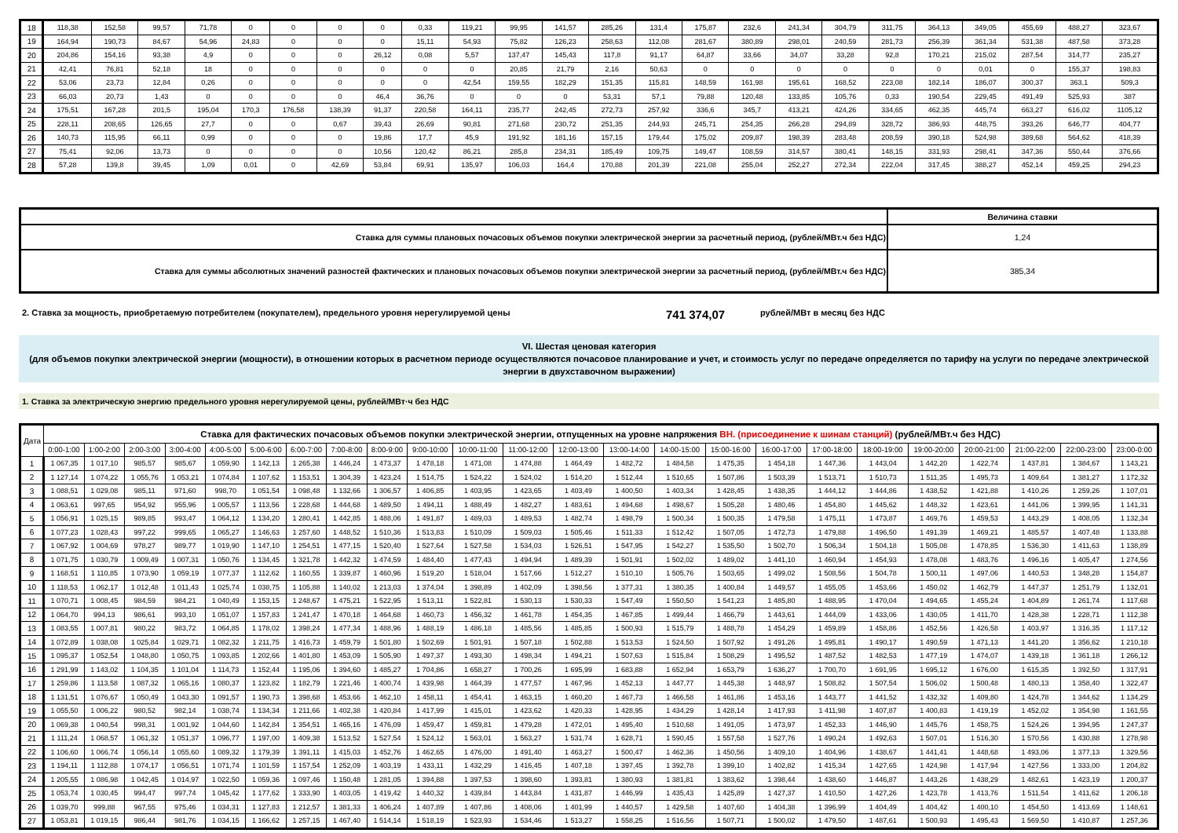| 18 | 118,38 | 152,58 | 99,57 | 71,78 | 0 | 0 | 0 | 0 | 0,33 | 119,21 | 99,95 | 141,57 | 285,26 | 131,4 | 175,87 | 232,6 | 241,34 | 304,79 | 311,75 | 364,13 | 349,05 | 455,69 | 488,27 | 323,67 |
| 19 | 164,94 | 190,73 | 84,67 | 54,96 | 24,83 | 0 | 0 | 0 | 15,11 | 54,93 | 75,82 | 126,23 | 258,63 | 112,08 | 281,67 | 380,89 | 298,01 | 240,59 | 281,73 | 256,39 | 361,34 | 531,38 | 487,58 | 373,28 |
| 20 | 204,86 | 154,16 | 93,38 | 4,9 | 0 | 0 | 0 | 26,12 | 0,08 | 5,57 | 137,47 | 145,43 | 117,8 | 91,17 | 64,87 | 33,66 | 34,07 | 33,28 | 92,8 | 170,21 | 215,02 | 287,54 | 314,77 | 235,27 |
| 21 | 42,41 | 76,81 | 52,18 | 18 | 0 | 0 | 0 | 0 | 0 | 0 | 20,85 | 21,79 | 2,16 | 50,63 | 0 | 0 | 0 | 0 | 0 | 0 | 0,01 | 0 | 155,37 | 198,83 |
| 22 | 53,06 | 23,73 | 12,84 | 0,26 | 0 | 0 | 0 | 0 | 0 | 42,54 | 159,55 | 182,29 | 151,35 | 115,81 | 148,59 | 161,98 | 195,61 | 168,52 | 223,08 | 182,14 | 186,07 | 300,37 | 363,1 | 509,3 |
| 23 | 66,03 | 20,73 | 1,43 | 0 | 0 | 0 | 0 | 46,4 | 36,76 | 0 | 0 | 0 | 53,31 | 57,1 | 79,88 | 120,48 | 133,85 | 105,76 | 0,33 | 190,54 | 229,45 | 491,49 | 525,93 | 387 |
| 24 | 175,51 | 167,28 | 201,5 | 195,04 | 170,3 | 176,58 | 138,39 | 91,37 | 220,58 | 164,11 | 235,77 | 242,45 | 272,73 | 257,92 | 336,6 | 345,7 | 413,21 | 424,26 | 334,65 | 462,35 | 445,74 | 663,27 | 616,02 | 1105,12 |
| 25 | 228,11 | 208,65 | 126,65 | 27,7 | 0 | 0 | 0,67 | 39,43 | 26,69 | 90,81 | 271,68 | 230,72 | 251,35 | 244,93 | 245,71 | 254,35 | 266,28 | 294,89 | 328,72 | 386,93 | 448,75 | 393,26 | 646,77 | 404,77 |
| 26 | 140,73 | 115,95 | 66,11 | 0,99 | 0 | 0 | 0 | 19,86 | 17,7 | 45,9 | 191,92 | 181,16 | 157,15 | 179,44 | 175,02 | 209,87 | 198,39 | 283,48 | 208,59 | 390,18 | 524,98 | 389,68 | 564,62 | 418,39 |
| 27 | 75,41 | 92,06 | 13,73 | 0 | 0 | 0 | 0 | 10,56 | 120,42 | 86,21 | 285,8 | 234,31 | 185,49 | 109,75 | 149,47 | 108,59 | 314,57 | 380,41 | 148,15 | 331,93 | 298,41 | 347,36 | 550,44 | 376,66 |
| 28 | 57,28 | 139,8 | 39,45 | 1,09 | 0,01 | 0 | 42,69 | 53,84 | 69,91 | 135,97 | 106,03 | 164,4 | 170,88 | 201,39 | 221,08 | 255,04 | 252,27 | 272,34 | 222,04 | 317,45 | 388,27 | 452,14 | 459,25 | 294,23 |
| | Величина ставки |
| Ставка для суммы плановых почасовых объемов покупки электрической энергии за расчетный период, (рублей/МВт.ч без НДС) | 1,24 |
| Ставка для суммы абсолютных значений разностей фактических и плановых почасовых объемов покупки электрической энергии за расчетный период, (рублей/МВт.ч без НДС) | 385,34 |
2. Ставка за мощность, приобретаемую потребителем (покупателем), предельного уровня нерегулируемой цены 741 374,07 рублей/МВт в месяц без НДС
VI. Шестая ценовая категория
(для объемов покупки электрической энергии (мощности), в отношении которых в расчетном периоде осуществляются почасовое планирование и учет, и стоимость услуг по передаче определяется по тарифу на услуги по передаче электрической энергии в двухставочном выражении)
1. Ставка за электрическую энергию предельного уровня нерегулируемой цены, рублей/МВт·ч без НДС
| Дата | Ставка для фактических почасовых объемов покупки электрической энергии, отпущенных на уровне напряжения ВН. (присоединение к шинам станций) (рублей/МВт.ч без НДС) | | | | | | | | | | | | | | | | | | | | | | | |
| --- | --- | --- | --- | --- | --- | --- | --- | --- | --- | --- | --- | --- | --- | --- | --- | --- | --- | --- | --- | --- | --- | --- | --- | --- |
| | 0:00-1:00 | 1:00-2:00 | 2:00-3:00 | 3:00-4:00 | 4:00-5:00 | 5:00-6:00 | 6:00-7:00 | 7:00-8:00 | 8:00-9:00 | 9:00-10:00 | 10:00-11:00 | 11:00-12:00 | 12:00-13:00 | 13:00-14:00 | 14:00-15:00 | 15:00-16:00 | 16:00-17:00 | 17:00-18:00 | 18:00-19:00 | 19:00-20:00 | 20:00-21:00 | 21:00-22:00 | 22:00-23:00 | 23:00-0:00 |
| 1 | 1 067,35 | 1 017,10 | 985,57 | 985,67 | 1 059,90 | 1 142,13 | 1 265,38 | 1 446,24 | 1 473,37 | 1 478,18 | 1 471,08 | 1 474,88 | 1 464,49 | 1 482,72 | 1 484,58 | 1 475,35 | 1 454,18 | 1 447,36 | 1 443,04 | 1 442,20 | 1 422,74 | 1 437,81 | 1 384,67 | 1 143,21 |
| 2 | 1 127,14 | 1 074,22 | 1 055,76 | 1 053,21 | 1 074,84 | 1 107,62 | 1 153,51 | 1 304,39 | 1 423,24 | 1 514,75 | 1 524,22 | 1 524,02 | 1 514,20 | 1 512,44 | 1 510,65 | 1 507,86 | 1 503,39 | 1 513,71 | 1 510,73 | 1 511,35 | 1 495,73 | 1 409,64 | 1 381,27 | 1 172,32 |
| 3 | 1 088,51 | 1 029,08 | 985,11 | 971,60 | 998,70 | 1 051,54 | 1 098,48 | 1 132,66 | 1 306,57 | 1 406,85 | 1 403,95 | 1 423,65 | 1 403,49 | 1 400,50 | 1 403,34 | 1 428,45 | 1 438,35 | 1 444,12 | 1 444,86 | 1 438,52 | 1 421,88 | 1 410,26 | 1 259,26 | 1 107,01 |
| 4 | 1 063,61 | 997,65 | 954,92 | 955,96 | 1 005,57 | 1 113,56 | 1 228,68 | 1 444,68 | 1 489,50 | 1 494,11 | 1 488,49 | 1 482,27 | 1 483,61 | 1 494,68 | 1 498,67 | 1 505,28 | 1 480,46 | 1 454,80 | 1 445,62 | 1 448,32 | 1 423,61 | 1 441,06 | 1 399,95 | 1 141,31 |
| 5 | 1 056,91 | 1 025,15 | 989,85 | 993,47 | 1 064,12 | 1 134,20 | 1 280,41 | 1 442,85 | 1 488,06 | 1 491,87 | 1 489,03 | 1 489,53 | 1 482,74 | 1 498,79 | 1 500,34 | 1 500,35 | 1 479,58 | 1 475,11 | 1 473,87 | 1 469,76 | 1 459,53 | 1 443,29 | 1 408,05 | 1 132,34 |
| 6 | 1 077,23 | 1 028,43 | 997,22 | 999,65 | 1 065,27 | 1 146,63 | 1 257,60 | 1 448,52 | 1 510,36 | 1 513,83 | 1 510,09 | 1 509,03 | 1 505,46 | 1 511,33 | 1 512,42 | 1 507,05 | 1 472,73 | 1 479,88 | 1 496,50 | 1 491,39 | 1 469,21 | 1 485,57 | 1 407,48 | 1 133,88 |
| 7 | 1 067,92 | 1 004,69 | 978,27 | 989,77 | 1 019,90 | 1 147,10 | 1 254,51 | 1 477,15 | 1 520,40 | 1 527,64 | 1 527,58 | 1 534,03 | 1 526,51 | 1 547,95 | 1 542,27 | 1 535,50 | 1 502,70 | 1 506,34 | 1 504,18 | 1 505,08 | 1 478,85 | 1 536,30 | 1 411,63 | 1 138,89 |
| 8 | 1 071,75 | 1 030,79 | 1 009,49 | 1 007,31 | 1 050,76 | 1 134,45 | 1 321,78 | 1 442,32 | 1 474,59 | 1 484,40 | 1 477,43 | 1 494,94 | 1 489,39 | 1 501,91 | 1 502,02 | 1 489,02 | 1 441,10 | 1 460,94 | 1 454,93 | 1 478,08 | 1 483,76 | 1 496,16 | 1 405,47 | 1 274,56 |
| 9 | 1 168,51 | 1 110,85 | 1 073,90 | 1 059,19 | 1 077,37 | 1 112,62 | 1 160,55 | 1 339,87 | 1 460,96 | 1 519,20 | 1 518,04 | 1 517,66 | 1 512,27 | 1 510,10 | 1 505,76 | 1 503,65 | 1 499,02 | 1 508,56 | 1 504,78 | 1 500,11 | 1 497,06 | 1 440,53 | 1 348,28 | 1 154,87 |
| 10 | 1 118,53 | 1 062,17 | 1 012,48 | 1 011,43 | 1 025,74 | 1 038,75 | 1 105,88 | 1 140,02 | 1 213,03 | 1 374,04 | 1 398,89 | 1 402,09 | 1 398,56 | 1 377,31 | 1 380,35 | 1 400,84 | 1 449,57 | 1 455,05 | 1 453,66 | 1 450,02 | 1 462,79 | 1 447,37 | 1 251,79 | 1 132,01 |
| 11 | 1 070,71 | 1 008,45 | 984,59 | 984,21 | 1 040,49 | 1 153,15 | 1 248,67 | 1 475,21 | 1 522,95 | 1 513,11 | 1 522,81 | 1 530,13 | 1 530,33 | 1 547,49 | 1 550,50 | 1 541,23 | 1 485,80 | 1 488,95 | 1 470,04 | 1 494,65 | 1 455,24 | 1 404,89 | 1 261,74 | 1 117,68 |
| 12 | 1 064,70 | 994,13 | 986,61 | 993,10 | 1 051,07 | 1 157,83 | 1 241,47 | 1 470,18 | 1 464,68 | 1 460,73 | 1 456,32 | 1 461,78 | 1 454,35 | 1 467,85 | 1 499,44 | 1 466,79 | 1 443,61 | 1 444,09 | 1 433,06 | 1 430,05 | 1 411,70 | 1 428,38 | 1 228,71 | 1 112,38 |
| 13 | 1 083,55 | 1 007,81 | 980,22 | 983,72 | 1 064,85 | 1 178,02 | 1 398,24 | 1 477,34 | 1 488,96 | 1 488,19 | 1 486,18 | 1 485,56 | 1 485,85 | 1 500,93 | 1 515,79 | 1 488,78 | 1 454,29 | 1 459,89 | 1 458,86 | 1 452,56 | 1 426,58 | 1 403,97 | 1 316,35 | 1 117,12 |
| 14 | 1 072,89 | 1 038,08 | 1 025,84 | 1 029,71 | 1 082,32 | 1 211,75 | 1 416,73 | 1 459,79 | 1 501,80 | 1 502,69 | 1 501,91 | 1 507,18 | 1 502,88 | 1 513,53 | 1 524,50 | 1 507,92 | 1 491,26 | 1 495,81 | 1 490,17 | 1 490,59 | 1 471,13 | 1 441,20 | 1 356,62 | 1 210,18 |
| 15 | 1 095,37 | 1 052,54 | 1 048,80 | 1 050,75 | 1 093,85 | 1 202,66 | 1 401,80 | 1 453,09 | 1 505,90 | 1 497,37 | 1 493,30 | 1 498,34 | 1 494,21 | 1 507,63 | 1 515,84 | 1 508,29 | 1 495,52 | 1 487,52 | 1 482,53 | 1 477,19 | 1 474,07 | 1 439,18 | 1 361,18 | 1 266,12 |
| 16 | 1 291,99 | 1 143,02 | 1 104,35 | 1 101,04 | 1 114,73 | 1 152,44 | 1 195,06 | 1 394,60 | 1 485,27 | 1 704,86 | 1 658,27 | 1 700,26 | 1 695,99 | 1 683,88 | 1 652,94 | 1 653,79 | 1 636,27 | 1 700,70 | 1 691,95 | 1 695,12 | 1 676,00 | 1 615,35 | 1 392,50 | 1 317,91 |
| 17 | 1 259,86 | 1 113,58 | 1 087,32 | 1 065,16 | 1 080,37 | 1 123,82 | 1 182,79 | 1 221,46 | 1 400,74 | 1 439,98 | 1 464,39 | 1 477,57 | 1 467,96 | 1 452,13 | 1 447,77 | 1 445,38 | 1 448,97 | 1 508,82 | 1 507,54 | 1 506,02 | 1 500,48 | 1 480,13 | 1 358,40 | 1 322,47 |
| 18 | 1 131,51 | 1 076,67 | 1 050,49 | 1 043,30 | 1 091,57 | 1 190,73 | 1 398,68 | 1 453,66 | 1 462,10 | 1 458,11 | 1 454,41 | 1 463,15 | 1 460,20 | 1 467,73 | 1 466,58 | 1 461,86 | 1 453,16 | 1 443,77 | 1 441,52 | 1 432,32 | 1 409,80 | 1 424,78 | 1 344,62 | 1 134,29 |
| 19 | 1 055,50 | 1 006,22 | 980,52 | 982,14 | 1 038,74 | 1 134,34 | 1 211,66 | 1 402,38 | 1 420,84 | 1 417,99 | 1 415,01 | 1 423,62 | 1 420,33 | 1 428,95 | 1 434,29 | 1 428,14 | 1 417,93 | 1 411,98 | 1 407,87 | 1 400,83 | 1 419,19 | 1 452,02 | 1 354,98 | 1 161,55 |
| 20 | 1 069,38 | 1 040,54 | 998,31 | 1 001,92 | 1 044,60 | 1 142,84 | 1 354,51 | 1 465,16 | 1 476,09 | 1 459,47 | 1 459,81 | 1 479,28 | 1 472,01 | 1 495,40 | 1 510,68 | 1 491,05 | 1 473,97 | 1 452,33 | 1 446,90 | 1 445,76 | 1 458,75 | 1 524,26 | 1 394,95 | 1 247,37 |
| 21 | 1 111,24 | 1 068,57 | 1 061,32 | 1 051,37 | 1 096,77 | 1 197,00 | 1 409,38 | 1 513,52 | 1 527,54 | 1 524,12 | 1 563,01 | 1 563,27 | 1 531,74 | 1 628,71 | 1 590,45 | 1 557,58 | 1 527,76 | 1 490,24 | 1 492,63 | 1 507,01 | 1 516,30 | 1 570,56 | 1 430,88 | 1 278,98 |
| 22 | 1 106,60 | 1 066,74 | 1 056,14 | 1 055,60 | 1 089,32 | 1 179,39 | 1 391,11 | 1 415,03 | 1 452,76 | 1 462,65 | 1 476,00 | 1 491,40 | 1 463,27 | 1 500,47 | 1 462,36 | 1 450,56 | 1 409,10 | 1 404,96 | 1 438,67 | 1 441,41 | 1 448,68 | 1 493,06 | 1 377,13 | 1 329,56 |
| 23 | 1 194,11 | 1 112,88 | 1 074,17 | 1 056,51 | 1 071,74 | 1 101,59 | 1 157,54 | 1 252,09 | 1 403,19 | 1 433,11 | 1 432,29 | 1 416,45 | 1 407,18 | 1 397,45 | 1 392,78 | 1 399,10 | 1 402,82 | 1 415,34 | 1 427,65 | 1 424,98 | 1 417,94 | 1 427,56 | 1 333,00 | 1 204,82 |
| 24 | 1 205,55 | 1 086,98 | 1 042,45 | 1 014,97 | 1 022,50 | 1 059,36 | 1 097,46 | 1 150,48 | 1 281,05 | 1 394,88 | 1 397,53 | 1 398,60 | 1 393,81 | 1 380,93 | 1 381,81 | 1 383,62 | 1 398,44 | 1 438,60 | 1 446,87 | 1 443,26 | 1 438,29 | 1 482,61 | 1 423,19 | 1 200,37 |
| 25 | 1 053,74 | 1 030,45 | 994,47 | 997,74 | 1 045,42 | 1 177,62 | 1 333,90 | 1 403,05 | 1 419,42 | 1 440,32 | 1 439,84 | 1 443,84 | 1 431,87 | 1 446,99 | 1 435,43 | 1 425,89 | 1 427,37 | 1 410,50 | 1 427,26 | 1 423,78 | 1 413,76 | 1 511,54 | 1 411,62 | 1 206,18 |
| 26 | 1 039,70 | 999,88 | 967,55 | 975,46 | 1 034,31 | 1 127,83 | 1 212,57 | 1 381,33 | 1 406,24 | 1 407,89 | 1 407,86 | 1 408,06 | 1 401,99 | 1 440,57 | 1 429,58 | 1 407,60 | 1 404,38 | 1 396,99 | 1 404,49 | 1 404,42 | 1 400,10 | 1 454,50 | 1 413,69 | 1 148,61 |
| 27 | 1 053,81 | 1 019,15 | 986,44 | 981,76 | 1 034,15 | 1 166,62 | 1 257,15 | 1 467,40 | 1 514,14 | 1 518,19 | 1 523,93 | 1 534,46 | 1 513,27 | 1 558,25 | 1 516,56 | 1 507,71 | 1 500,02 | 1 479,50 | 1 487,61 | 1 500,93 | 1 495,43 | 1 569,50 | 1 410,87 | 1 257,36 |